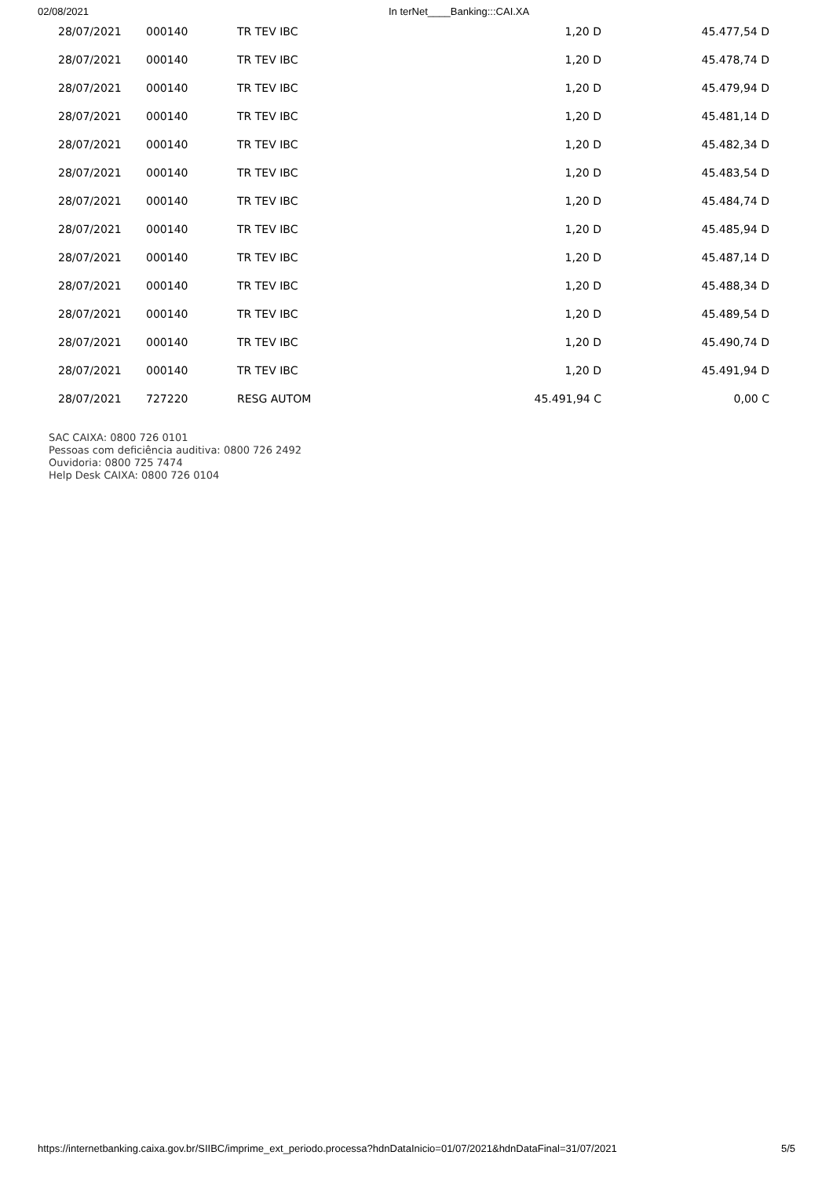02/08/2021 In terNet____Banking:::CAI.XA
| 28/07/2021 | 000140 | TR TEV IBC | 1,20 D | 45.477,54 D |
| 28/07/2021 | 000140 | TR TEV IBC | 1,20 D | 45.478,74 D |
| 28/07/2021 | 000140 | TR TEV IBC | 1,20 D | 45.479,94 D |
| 28/07/2021 | 000140 | TR TEV IBC | 1,20 D | 45.481,14 D |
| 28/07/2021 | 000140 | TR TEV IBC | 1,20 D | 45.482,34 D |
| 28/07/2021 | 000140 | TR TEV IBC | 1,20 D | 45.483,54 D |
| 28/07/2021 | 000140 | TR TEV IBC | 1,20 D | 45.484,74 D |
| 28/07/2021 | 000140 | TR TEV IBC | 1,20 D | 45.485,94 D |
| 28/07/2021 | 000140 | TR TEV IBC | 1,20 D | 45.487,14 D |
| 28/07/2021 | 000140 | TR TEV IBC | 1,20 D | 45.488,34 D |
| 28/07/2021 | 000140 | TR TEV IBC | 1,20 D | 45.489,54 D |
| 28/07/2021 | 000140 | TR TEV IBC | 1,20 D | 45.490,74 D |
| 28/07/2021 | 000140 | TR TEV IBC | 1,20 D | 45.491,94 D |
| 28/07/2021 | 727220 | RESG AUTOM | 45.491,94 C | 0,00 C |
SAC CAIXA: 0800 726 0101
Pessoas com deficiência auditiva: 0800 726 2492
Ouvidoria: 0800 725 7474
Help Desk CAIXA: 0800 726 0104
https://internetbanking.caixa.gov.br/SIIBC/imprime_ext_periodo.processa?hdnDataInicio=01/07/2021&hdnDataFinal=31/07/2021 5/5